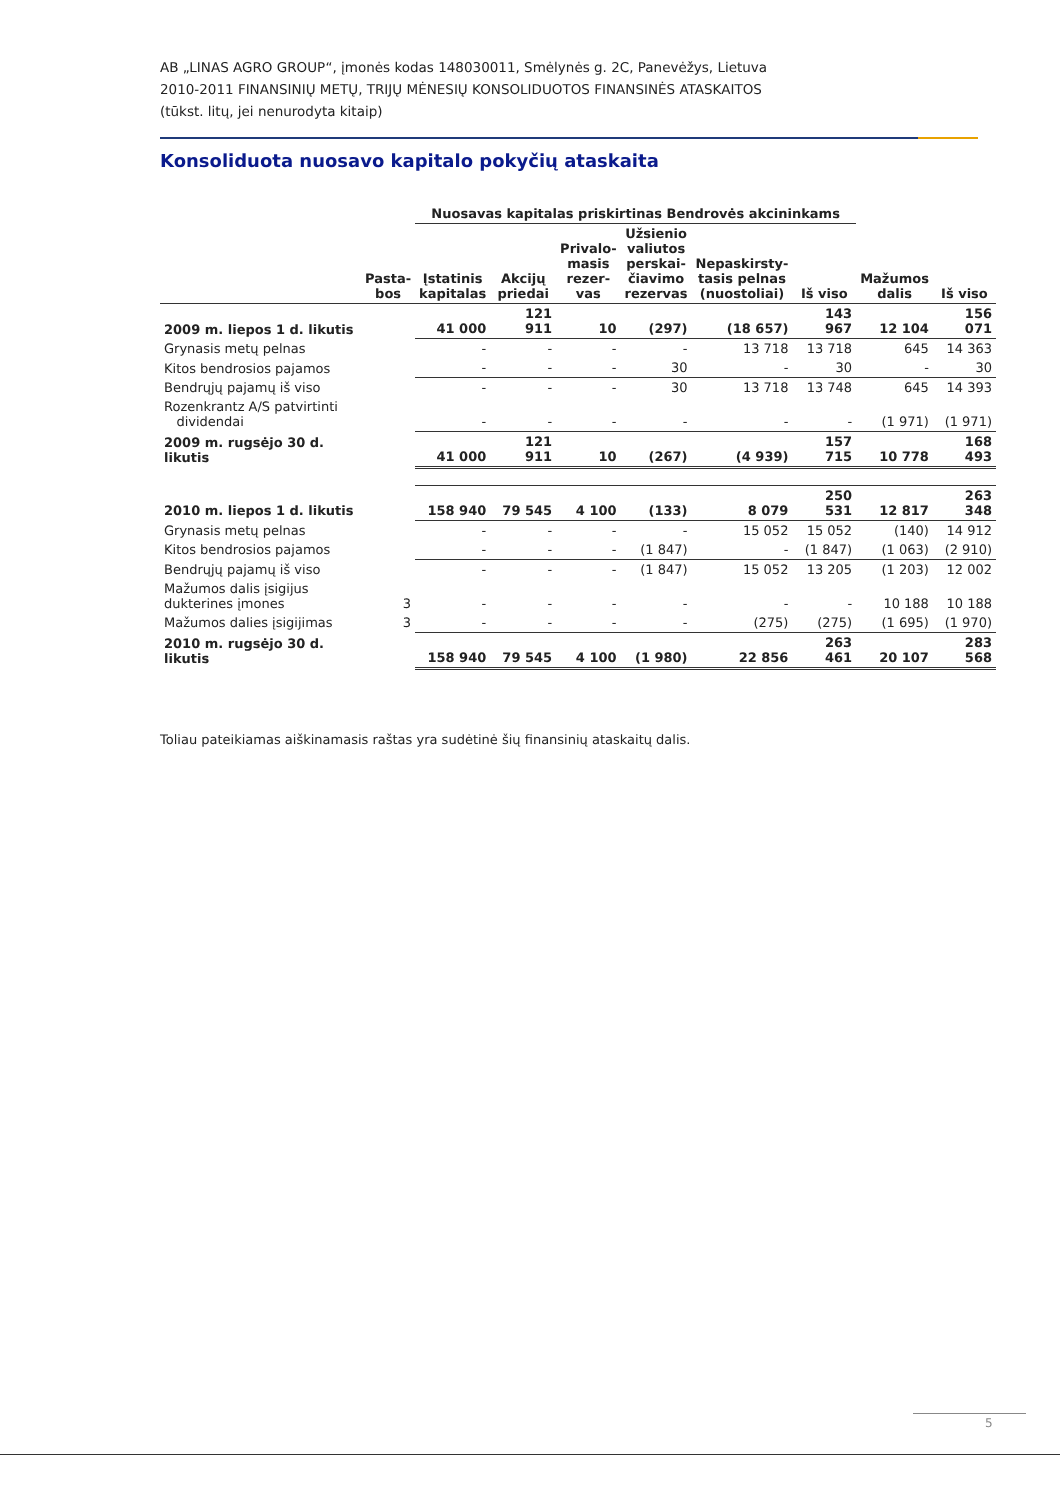AB „LINAS AGRO GROUP“, įmonės kodas 148030011, Smėlynės g. 2C, Panevėžys, Lietuva
2010-2011 FINANSINIŲ METŲ, TRIJŲ MĖNESIŲ KONSOLIDUOTOS FINANSINĖS ATASKAITOS
(tūkst. litų, jei nenurodyta kitaip)
Konsoliduota nuosavo kapitalo pokyčių ataskaita
| | | Nuosavas kapitalas priskirtinas Bendrovės akcininkams | | | | | | | |
| --- | --- | --- | --- | --- | --- | --- | --- | --- | --- |
| | Pasta- bos | Įstatinis kapitalas | Akcijų priedai | Privalo- masis rezer- vas | Užsienio valiutos perskai- čiavimo rezervas | Nepaskirsty- tasis pelnas (nuostoliai) | Iš viso | Mažumos dalis | Iš viso |
| 2009 m. liepos 1 d. likutis | | 41 000 | 121 911 | 10 | (297) | (18 657) | 143 967 | 12 104 | 156 071 |
| Grynasis metų pelnas | | - | - | - | - | 13 718 | 13 718 | 645 | 14 363 |
| Kitos bendrosios pajamos | | - | - | - | 30 | - | 30 | - | 30 |
| Bendrųjų pajamų iš viso | | - | - | - | 30 | 13 718 | 13 748 | 645 | 14 393 |
| Rozenkrantz A/S patvirtinti dividendai | | - | - | - | - | - | - | (1 971) | (1 971) |
| 2009 m. rugsėjo 30 d. likutis | | 41 000 | 121 911 | 10 | (267) | (4 939) | 157 715 | 10 778 | 168 493 |
| 2010 m. liepos 1 d. likutis | | 158 940 | 79 545 | 4 100 | (133) | 8 079 | 250 531 | 12 817 | 263 348 |
| Grynasis metų pelnas | | - | - | - | - | 15 052 | 15 052 | (140) | 14 912 |
| Kitos bendrosios pajamos | | - | - | - | (1 847) | - | (1 847) | (1 063) | (2 910) |
| Bendrųjų pajamų iš viso | | - | - | - | (1 847) | 15 052 | 13 205 | (1 203) | 12 002 |
| Mažumos dalis įsigijus dukterines įmones | 3 | - | - | - | - | - | - | 10 188 | 10 188 |
| Mažumos dalies įsigijimas | 3 | - | - | - | - | (275) | (275) | (1 695) | (1 970) |
| 2010 m. rugsėjo 30 d. likutis | | 158 940 | 79 545 | 4 100 | (1 980) | 22 856 | 263 461 | 20 107 | 283 568 |
Toliau pateikiamas aiškinamasis raštas yra sudėtinė šių finansinių ataskaitų dalis.
5